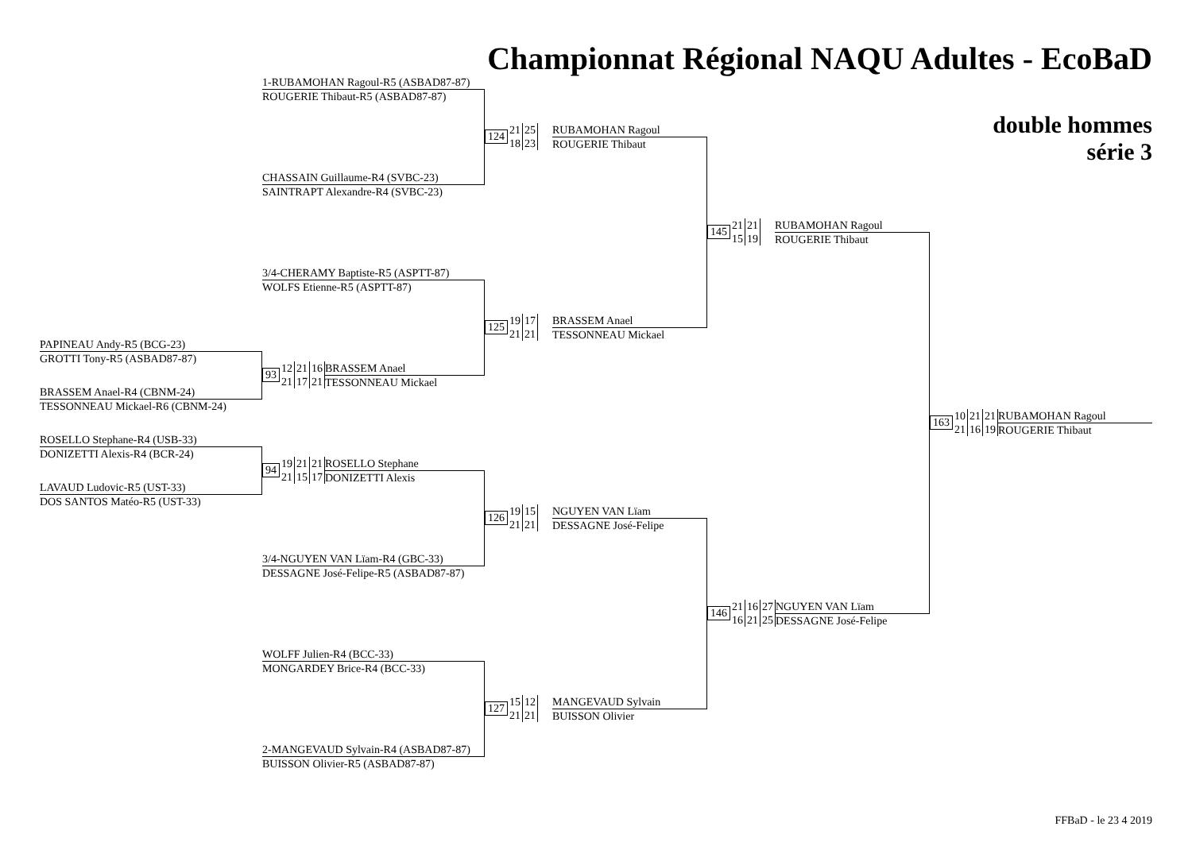Championnat Régional NAQU Adultes - EcoBaD
1-RUBAMOHAN Ragoul-R5 (ASBAD87-87)
ROUGERIE Thibaut-R5 (ASBAD87-87)
double hommes
série 3
124
21 25
18 23
RUBAMOHAN Ragoul
ROUGERIE Thibaut
CHASSAIN Guillaume-R4 (SVBC-23)
SAINTRAPT Alexandre-R4 (SVBC-23)
145
21 21
15 19
RUBAMOHAN Ragoul
ROUGERIE Thibaut
3/4-CHERAMY Baptiste-R5 (ASPTT-87)
WOLFS Etienne-R5 (ASPTT-87)
125
19 17
21 21
BRASSEM Anael
TESSONNEAU Mickael
PAPINEAU Andy-R5 (BCG-23)
GROTTI Tony-R5 (ASBAD87-87)
93
12 21 16
21 17 21
BRASSEM Anael
TESSONNEAU Mickael
BRASSEM Anael-R4 (CBNM-24)
TESSONNEAU Mickael-R6 (CBNM-24)
163
10 21 21
21 16 19
RUBAMOHAN Ragoul
ROUGERIE Thibaut
ROSELLO Stephane-R4 (USB-33)
DONIZETTI Alexis-R4 (BCR-24)
94
19 21 21
21 15 17
ROSELLO Stephane
DONIZETTI Alexis
LAVAUD Ludovic-R5 (UST-33)
DOS SANTOS Matéo-R5 (UST-33)
126
19 15
21 21
NGUYEN VAN Lïam
DESSAGNE José-Felipe
3/4-NGUYEN VAN Lïam-R4 (GBC-33)
DESSAGNE José-Felipe-R5 (ASBAD87-87)
146
21 16 27
16 21 25
NGUYEN VAN Lïam
DESSAGNE José-Felipe
WOLFF Julien-R4 (BCC-33)
MONGARDEY Brice-R4 (BCC-33)
127
15 12
21 21
MANGEVAUD Sylvain
BUISSON Olivier
2-MANGEVAUD Sylvain-R4 (ASBAD87-87)
BUISSON Olivier-R5 (ASBAD87-87)
FFBaD - le 23 4 2019